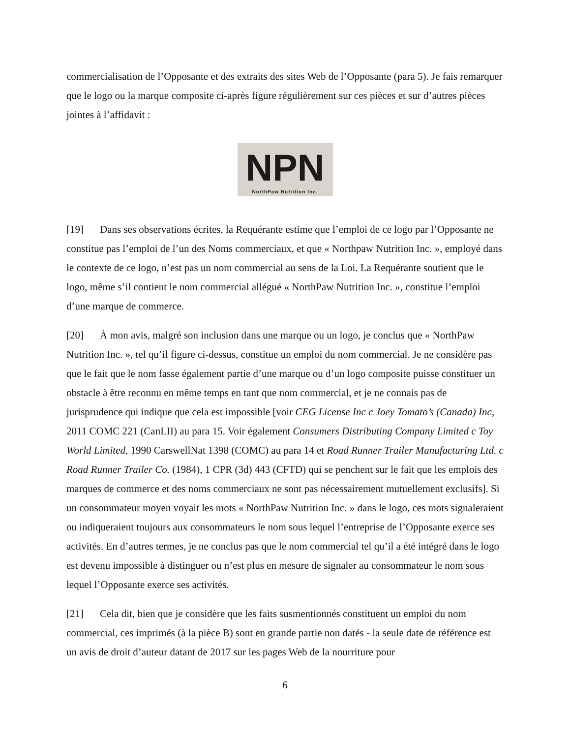commercialisation de l’Opposante et des extraits des sites Web de l’Opposante (para 5). Je fais remarquer que le logo ou la marque composite ci-après figure régulièrement sur ces pièces et sur d’autres pièces jointes à l’affidavit :
NPN
NorthPaw Nutrition Inc.
[19] Dans ses observations écrites, la Requérante estime que l’emploi de ce logo par l’Opposante ne constitue pas l’emploi de l’un des Noms commerciaux, et que « Northpaw Nutrition Inc. », employé dans le contexte de ce logo, n’est pas un nom commercial au sens de la Loi. La Requérante soutient que le logo, même s’il contient le nom commercial allégué « NorthPaw Nutrition Inc. », constitue l’emploi d’une marque de commerce.
[20] À mon avis, malgré son inclusion dans une marque ou un logo, je conclus que « NorthPaw Nutrition Inc. », tel qu’il figure ci-dessus, constitue un emploi du nom commercial. Je ne considère pas que le fait que le nom fasse également partie d’une marque ou d’un logo composite puisse constituer un obstacle à être reconnu en même temps en tant que nom commercial, et je ne connais pas de jurisprudence qui indique que cela est impossible [voir CEG License Inc c Joey Tomato’s (Canada) Inc, 2011 COMC 221 (CanLII) au para 15. Voir également Consumers Distributing Company Limited c Toy World Limited, 1990 CarswellNat 1398 (COMC) au para 14 et Road Runner Trailer Manufacturing Ltd. c Road Runner Trailer Co. (1984), 1 CPR (3d) 443 (CFTD) qui se penchent sur le fait que les emplois des marques de commerce et des noms commerciaux ne sont pas nécessairement mutuellement exclusifs]. Si un consommateur moyen voyait les mots « NorthPaw Nutrition Inc. » dans le logo, ces mots signaleraient ou indiqueraient toujours aux consommateurs le nom sous lequel l’entreprise de l’Opposante exerce ses activités. En d’autres termes, je ne conclus pas que le nom commercial tel qu’il a été intégré dans le logo est devenu impossible à distinguer ou n’est plus en mesure de signaler au consommateur le nom sous lequel l’Opposante exerce ses activités.
[21] Cela dit, bien que je considère que les faits susmentionnés constituent un emploi du nom commercial, ces imprimés (à la pièce B) sont en grande partie non datés - la seule date de référence est un avis de droit d’auteur datant de 2017 sur les pages Web de la nourriture pour
6